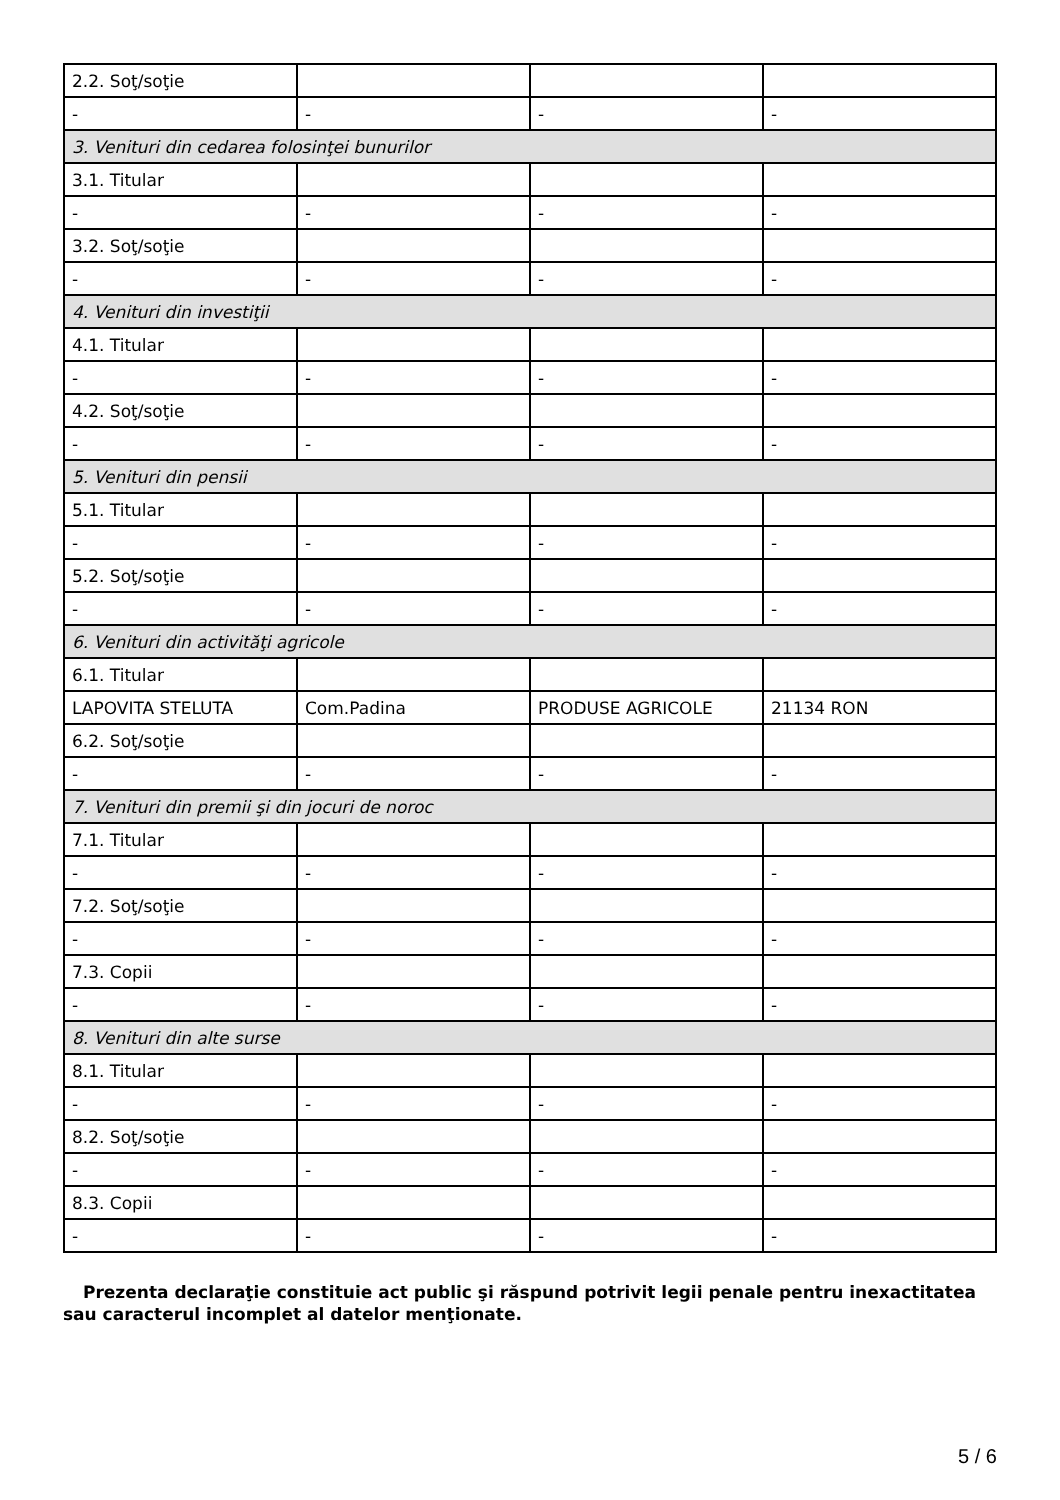| 2.2. Soţ/soţie | | | |
| - | - | - | - |
| 3. Venituri din cedarea folosinţei bunurilor | | | |
| 3.1. Titular | | | |
| - | - | - | - |
| 3.2. Soţ/soţie | | | |
| - | - | - | - |
| 4. Venituri din investiţii | | | |
| 4.1. Titular | | | |
| - | - | - | - |
| 4.2. Soţ/soţie | | | |
| - | - | - | - |
| 5. Venituri din pensii | | | |
| 5.1. Titular | | | |
| - | - | - | - |
| 5.2. Soţ/soţie | | | |
| - | - | - | - |
| 6. Venituri din activităţi agricole | | | |
| 6.1. Titular | | | |
| LAPOVITA STELUTA | Com.Padina | PRODUSE AGRICOLE | 21134 RON |
| 6.2. Soţ/soţie | | | |
| - | - | - | - |
| 7. Venituri din premii şi din jocuri de noroc | | | |
| 7.1. Titular | | | |
| - | - | - | - |
| 7.2. Soţ/soţie | | | |
| - | - | - | - |
| 7.3. Copii | | | |
| - | - | - | - |
| 8. Venituri din alte surse | | | |
| 8.1. Titular | | | |
| - | - | - | - |
| 8.2. Soţ/soţie | | | |
| - | - | - | - |
| 8.3. Copii | | | |
| - | - | - | - |
Prezenta declaraţie constituie act public şi răspund potrivit legii penale pentru inexactitatea sau caracterul incomplet al datelor menţionate.
5 / 6